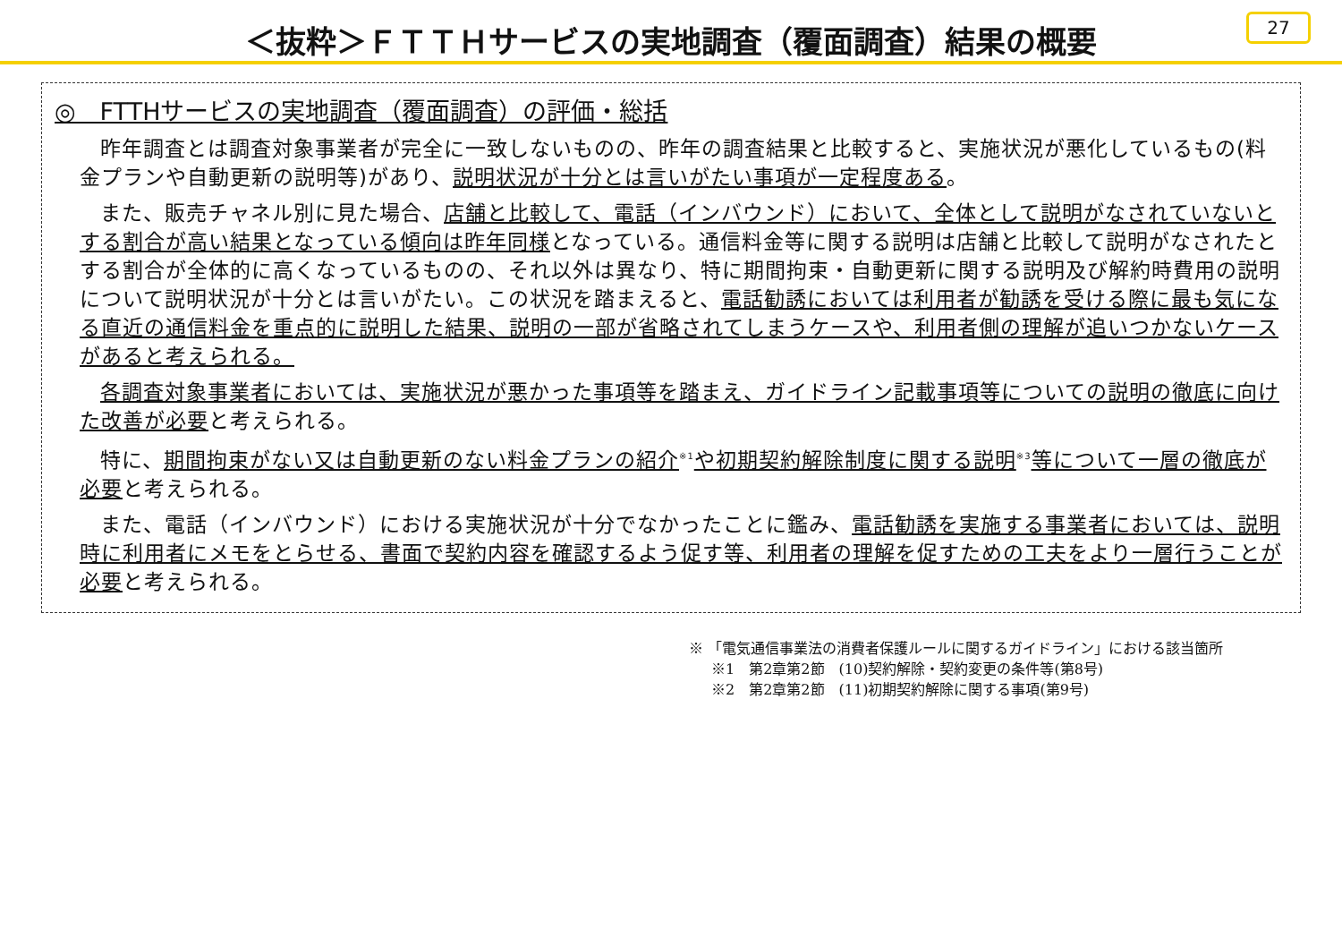＜抜粋＞ＦＴＴＨサービスの実地調査（覆面調査）結果の概要
27
◎　FTTHサービスの実地調査（覆面調査）の評価・総括
昨年調査とは調査対象事業者が完全に一致しないものの、昨年の調査結果と比較すると、実施状況が悪化しているもの(料金プランや自動更新の説明等)があり、説明状況が十分とは言いがたい事項が一定程度ある。
また、販売チャネル別に見た場合、店舗と比較して、電話（インバウンド）において、全体として説明がなされていないとする割合が高い結果となっている傾向は昨年同様となっている。通信料金等に関する説明は店舗と比較して説明がなされたとする割合が全体的に高くなっているものの、それ以外は異なり、特に期間拘束・自動更新に関する説明及び解約時費用の説明について説明状況が十分とは言いがたい。この状況を踏まえると、電話勧誘においては利用者が勧誘を受ける際に最も気になる直近の通信料金を重点的に説明した結果、説明の一部が省略されてしまうケースや、利用者側の理解が追いつかないケースがあると考えられる。
各調査対象事業者においては、実施状況が悪かった事項等を踏まえ、ガイドライン記載事項等についての説明の徹底に向けた改善が必要と考えられる。
特に、期間拘束がない又は自動更新のない料金プランの紹介<sup>※1</sup>や初期契約解除制度に関する説明<sup>※3</sup>等について一層の徹底が必要と考えられる。
また、電話（インバウンド）における実施状況が十分でなかったことに鑑み、電話勧誘を実施する事業者においては、説明時に利用者にメモをとらせる、書面で契約内容を確認するよう促す等、利用者の理解を促すための工夫をより一層行うことが必要と考えられる。
※ 「電気通信事業法の消費者保護ルールに関するガイドライン」における該当箇所
※1　第2章第2節　(10)契約解除・契約変更の条件等(第8号)
※2　第2章第2節　(11)初期契約解除に関する事項(第9号)